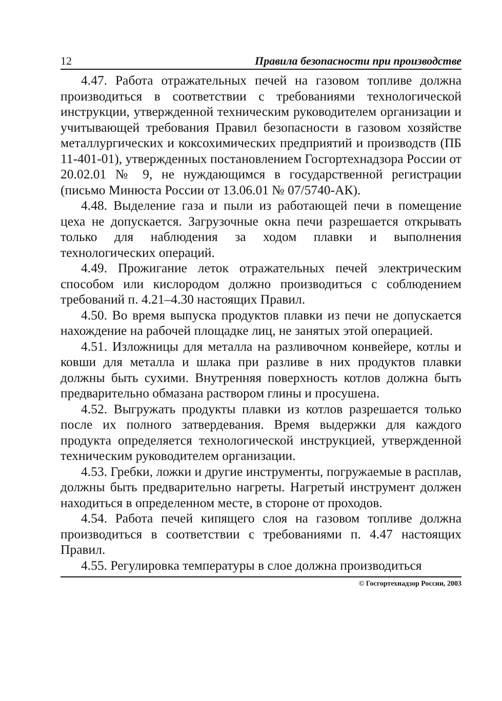12 Правила безопасности при производстве
4.47. Работа отражательных печей на газовом топливе должна производиться в соответствии с требованиями технологической инструкции, утвержденной техническим руководителем организации и учитывающей требования Правил безопасности в газовом хозяйстве металлургических и коксохимических предприятий и производств (ПБ 11-401-01), утвержденных постановлением Госгортехнадзора России от 20.02.01 № 9, не нуждающимся в государственной регистрации (письмо Минюста России от 13.06.01 № 07/5740-АК).
4.48. Выделение газа и пыли из работающей печи в помещение цеха не допускается. Загрузочные окна печи разрешается открывать только для наблюдения за ходом плавки и выполнения технологических операций.
4.49. Прожигание леток отражательных печей электрическим способом или кислородом должно производиться с соблюдением требований п. 4.21–4.30 настоящих Правил.
4.50. Во время выпуска продуктов плавки из печи не допускается нахождение на рабочей площадке лиц, не занятых этой операцией.
4.51. Изложницы для металла на разливочном конвейере, котлы и ковши для металла и шлака при разливе в них продуктов плавки должны быть сухими. Внутренняя поверхность котлов должна быть предварительно обмазана раствором глины и просушена.
4.52. Выгружать продукты плавки из котлов разрешается только после их полного затвердевания. Время выдержки для каждого продукта определяется технологической инструкцией, утвержденной техническим руководителем организации.
4.53. Гребки, ложки и другие инструменты, погружаемые в расплав, должны быть предварительно нагреты. Нагретый инструмент должен находиться в определенном месте, в стороне от проходов.
4.54. Работа печей кипящего слоя на газовом топливе должна производиться в соответствии с требованиями п. 4.47 настоящих Правил.
4.55. Регулировка температуры в слое должна производиться
© Госгортехнадзор России, 2003